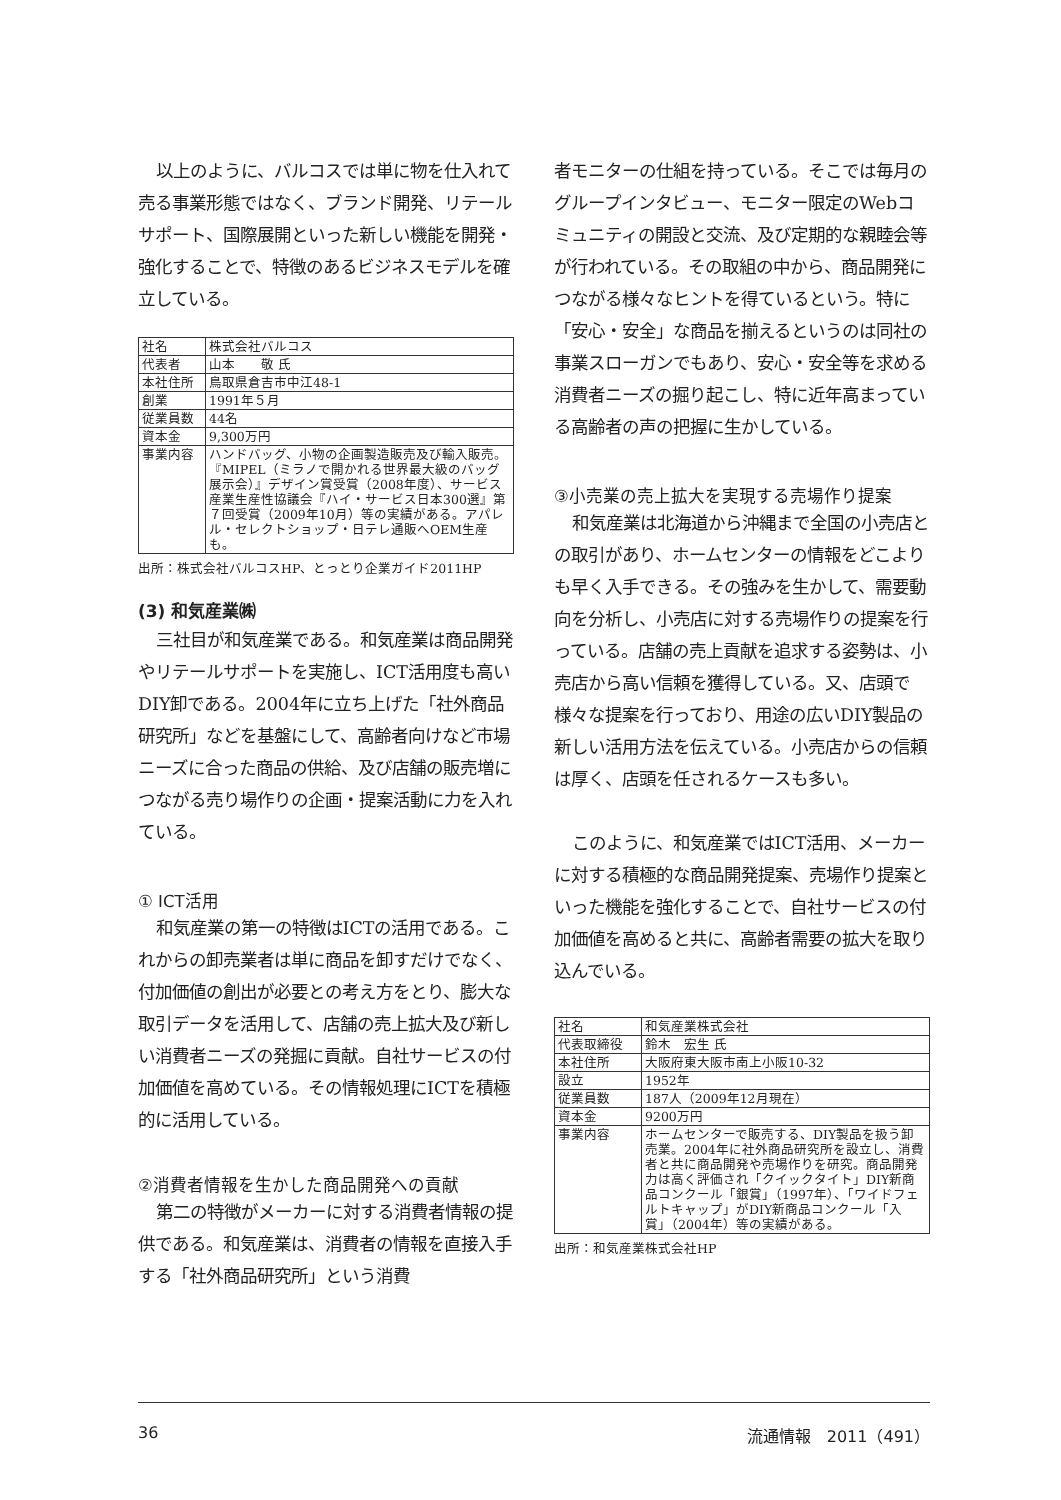以上のように、バルコスでは単に物を仕入れて売る事業形態ではなく、ブランド開発、リテールサポート、国際展開といった新しい機能を開発・強化することで、特徴のあるビジネスモデルを確立している。
| 社名 | 株式会社バルコス |
| 代表者 | 山本 敬 氏 |
| 本社住所 | 鳥取県倉吉市中江48-1 |
| 創業 | 1991年５月 |
| 従業員数 | 44名 |
| 資本金 | 9,300万円 |
| 事業内容 | ハンドバッグ、小物の企画製造販売及び輸入販売。『MIPEL（ミラノで開かれる世界最大級のバッグ展示会）』デザイン賞受賞（2008年度）、サービス産業生産性協議会『ハイ・サービス日本300選』第７回受賞（2009年10月）等の実績がある。アパレル・セレクトショップ・日テレ通販へOEM生産も。 |
出所：株式会社バルコスHP、とっとり企業ガイド2011HP
(3) 和気産業㈱
三社目が和気産業である。和気産業は商品開発やリテールサポートを実施し、ICT活用度も高いDIY卸である。2004年に立ち上げた「社外商品研究所」などを基盤にして、高齢者向けなど市場ニーズに合った商品の供給、及び店舗の販売増につながる売り場作りの企画・提案活動に力を入れている。
① ICT活用
和気産業の第一の特徴はICTの活用である。これからの卸売業者は単に商品を卸すだけでなく、付加価値の創出が必要との考え方をとり、膨大な取引データを活用して、店舗の売上拡大及び新しい消費者ニーズの発掘に貢献。自社サービスの付加価値を高めている。その情報処理にICTを積極的に活用している。
②消費者情報を生かした商品開発への貢献
第二の特徴がメーカーに対する消費者情報の提供である。和気産業は、消費者の情報を直接入手する「社外商品研究所」という消費
者モニターの仕組を持っている。そこでは毎月のグループインタビュー、モニター限定のWebコミュニティの開設と交流、及び定期的な親睦会等が行われている。その取組の中から、商品開発につながる様々なヒントを得ているという。特に「安心・安全」な商品を揃えるというのは同社の事業スローガンでもあり、安心・安全等を求める消費者ニーズの掘り起こし、特に近年高まっている高齢者の声の把握に生かしている。
③小売業の売上拡大を実現する売場作り提案
和気産業は北海道から沖縄まで全国の小売店との取引があり、ホームセンターの情報をどこよりも早く入手できる。その強みを生かして、需要動向を分析し、小売店に対する売場作りの提案を行っている。店舗の売上貢献を追求する姿勢は、小売店から高い信頼を獲得している。又、店頭で様々な提案を行っており、用途の広いDIY製品の新しい活用方法を伝えている。小売店からの信頼は厚く、店頭を任されるケースも多い。
このように、和気産業ではICT活用、メーカーに対する積極的な商品開発提案、売場作り提案といった機能を強化することで、自社サービスの付加価値を高めると共に、高齢者需要の拡大を取り込んでいる。
| 社名 | 和気産業株式会社 |
| 代表取締役 | 鈴木 宏生 氏 |
| 本社住所 | 大阪府東大阪市南上小阪10-32 |
| 設立 | 1952年 |
| 従業員数 | 187人（2009年12月現在） |
| 資本金 | 9200万円 |
| 事業内容 | ホームセンターで販売する、DIY製品を扱う卸売業。2004年に社外商品研究所を設立し、消費者と共に商品開発や売場作りを研究。商品開発力は高く評価され「クイックタイト」DIY新商品コンクール「銀賞」（1997年）、「ワイドフェルトキャップ」がDIY新商品コンクール「入賞」（2004年）等の実績がある。 |
出所：和気産業株式会社HP
36 流通情報　2011（491）